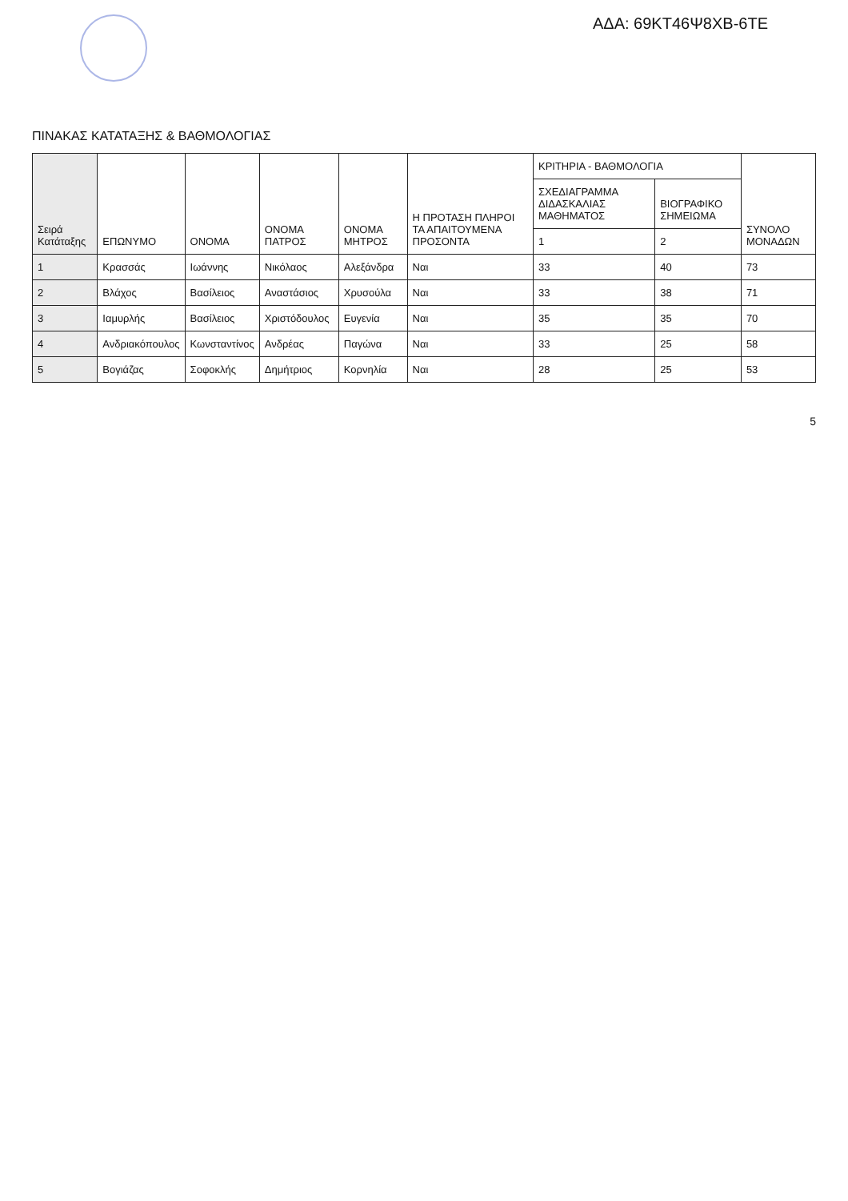ΑΔΑ: 69ΚΤ46Ψ8ΧΒ-6ΤΕ
ΠΙΝΑΚΑΣ ΚΑΤΑΤΑΞΗΣ & ΒΑΘΜΟΛΟΓΙΑΣ
| Σειρά Κατάταξης | ΕΠΩΝΥΜΟ | ΟΝΟΜΑ | ΟΝΟΜΑ ΠΑΤΡΟΣ | ΟΝΟΜΑ ΜΗΤΡΟΣ | Η ΠΡΟΤΑΣΗ ΠΛΗΡΟΙ ΤΑ ΑΠΑΙΤΟΥΜΕΝΑ ΠΡΟΣΟΝΤΑ | ΚΡΙΤΗΡΙΑ - ΒΑΘΜΟΛΟΓΙΑ | | ΣΥΝΟΛΟ ΜΟΝΑΔΩΝ |
| --- | --- | --- | --- | --- | --- | --- | --- | --- |
| | | | | | | ΣΧΕΔΙΑΓΡΑΜΜΑ ΔΙΔΑΣΚΑΛΙΑΣ ΜΑΘΗΜΑΤΟΣ | ΒΙΟΓΡΑΦΙΚΟ ΣΗΜΕΙΩΜΑ | |
| | | | | | | 1 | 2 | |
| 1 | Κρασσάς | Ιωάννης | Νικόλαος | Αλεξάνδρα | Ναι | 33 | 40 | 73 |
| 2 | Βλάχος | Βασίλειος | Αναστάσιος | Χρυσούλα | Ναι | 33 | 38 | 71 |
| 3 | Ιαμυρλής | Βασίλειος | Χριστόδουλος | Ευγενία | Ναι | 35 | 35 | 70 |
| 4 | Ανδριακόπουλος | Κωνσταντίνος | Ανδρέας | Παγώνα | Ναι | 33 | 25 | 58 |
| 5 | Βογιάζας | Σοφοκλής | Δημήτριος | Κορνηλία | Ναι | 28 | 25 | 53 |
5